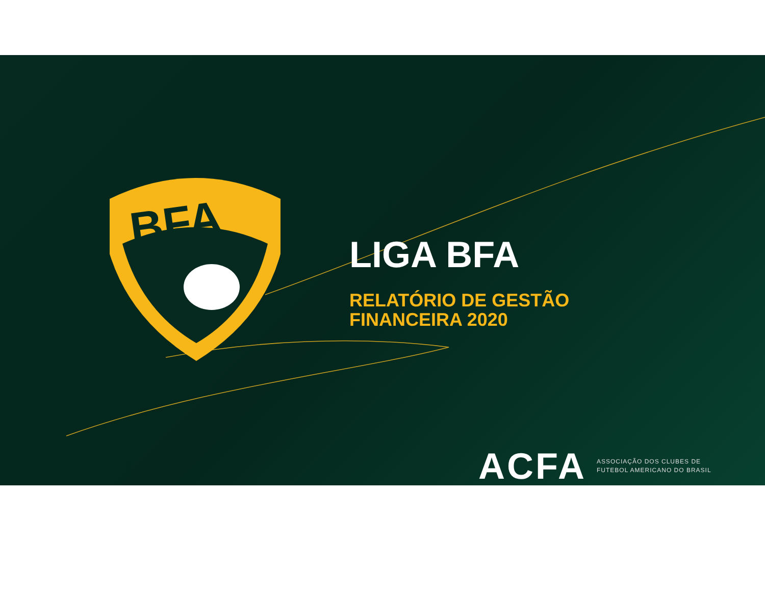BFA
LIGA BFA
RELATÓRIO DE GESTÃO
FINANCEIRA 2020
ACFA
ASSOCIAÇÃO DOS CLUBES DE
FUTEBOL AMERICANO DO BRASIL